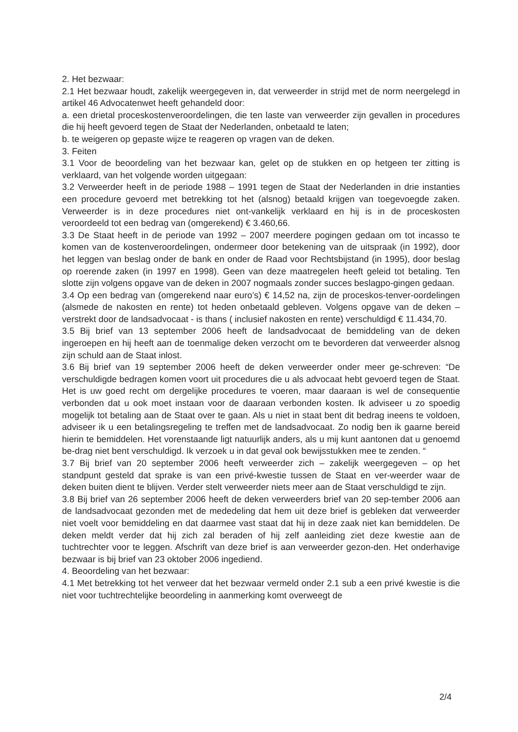2. Het bezwaar:
2.1 Het bezwaar houdt, zakelijk weergegeven in, dat verweerder in strijd met de norm neergelegd in artikel 46 Advocatenwet heeft gehandeld door:
a. een drietal proceskostenveroordelingen, die ten laste van verweerder zijn gevallen in procedures die hij heeft gevoerd tegen de Staat der Nederlanden, onbetaald te laten;
b. te weigeren op gepaste wijze te reageren op vragen van de deken.
3. Feiten
3.1 Voor de beoordeling van het bezwaar kan, gelet op de stukken en op hetgeen ter zitting is verklaard, van het volgende worden uitgegaan:
3.2 Verweerder heeft in de periode 1988 – 1991 tegen de Staat der Nederlanden in drie instanties een procedure gevoerd met betrekking tot het (alsnog) betaald krijgen van toegevoegde zaken. Verweerder is in deze procedures niet ont-vankelijk verklaard en hij is in de proceskosten veroordeeld tot een bedrag van (omgerekend) € 3.460,66.
3.3 De Staat heeft in de periode van 1992 – 2007 meerdere pogingen gedaan om tot incasso te komen van de kostenveroordelingen, ondermeer door betekening van de uitspraak (in 1992), door het leggen van beslag onder de bank en onder de Raad voor Rechtsbijstand (in 1995), door beslag op roerende zaken (in 1997 en 1998). Geen van deze maatregelen heeft geleid tot betaling. Ten slotte zijn volgens opgave van de deken in 2007 nogmaals zonder succes beslagpo-gingen gedaan.
3.4 Op een bedrag van (omgerekend naar euro’s) € 14,52 na, zijn de proceskos-tenver-oordelingen (alsmede de nakosten en rente) tot heden onbetaald gebleven. Volgens opgave van de deken – verstrekt door de landsadvocaat - is thans ( inclusief nakosten en rente) verschuldigd € 11.434,70.
3.5 Bij brief van 13 september 2006 heeft de landsadvocaat de bemiddeling van de deken ingeroepen en hij heeft aan de toenmalige deken verzocht om te bevorderen dat verweerder alsnog zijn schuld aan de Staat inlost.
3.6 Bij brief van 19 september 2006 heeft de deken verweerder onder meer ge-schreven: “De verschuldigde bedragen komen voort uit procedures die u als advocaat hebt gevoerd tegen de Staat. Het is uw goed recht om dergelijke procedures te voeren, maar daaraan is wel de consequentie verbonden dat u ook moet instaan voor de daaraan verbonden kosten. Ik adviseer u zo spoedig mogelijk tot betaling aan de Staat over te gaan. Als u niet in staat bent dit bedrag ineens te voldoen, adviseer ik u een betalingsregeling te treffen met de landsadvocaat. Zo nodig ben ik gaarne bereid hierin te bemiddelen. Het vorenstaande ligt natuurlijk anders, als u mij kunt aantonen dat u genoemd be-drag niet bent verschuldigd. Ik verzoek u in dat geval ook bewijsstukken mee te zenden. “
3.7 Bij brief van 20 september 2006 heeft verweerder zich – zakelijk weergegeven – op het standpunt gesteld dat sprake is van een privé-kwestie tussen de Staat en ver-weerder waar de deken buiten dient te blijven. Verder stelt verweerder niets meer aan de Staat verschuldigd te zijn.
3.8 Bij brief van 26 september 2006 heeft de deken verweerders brief van 20 sep-tember 2006 aan de landsadvocaat gezonden met de mededeling dat hem uit deze brief is gebleken dat verweerder niet voelt voor bemiddeling en dat daarmee vast staat dat hij in deze zaak niet kan bemiddelen. De deken meldt verder dat hij zich zal beraden of hij zelf aanleiding ziet deze kwestie aan de tuchtrechter voor te leggen. Afschrift van deze brief is aan verweerder gezon-den. Het onderhavige bezwaar is bij brief van 23 oktober 2006 ingediend.
4. Beoordeling van het bezwaar:
4.1 Met betrekking tot het verweer dat het bezwaar vermeld onder 2.1 sub a een privé kwestie is die niet voor tuchtrechtelijke beoordeling in aanmerking komt overweegt de
2/4